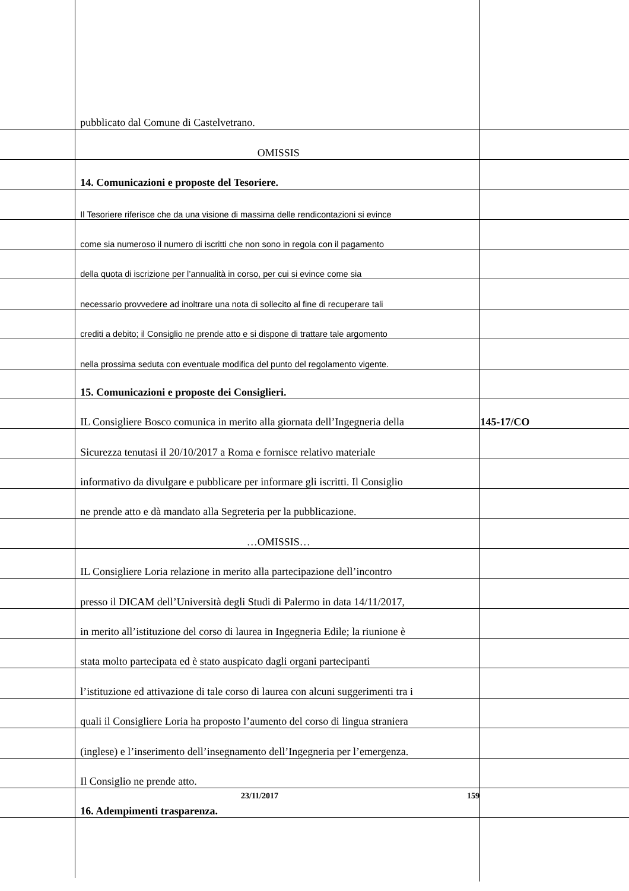pubblicato dal Comune di Castelvetrano.
OMISSIS
14. Comunicazioni e proposte del Tesoriere.
Il Tesoriere riferisce che da una visione di massima delle rendicontazioni si evince
come sia numeroso il numero di iscritti che non sono in regola con il pagamento
della quota di iscrizione per l’annualità in corso, per cui si evince come sia
necessario provvedere ad inoltrare una nota di sollecito al fine di recuperare tali
crediti a debito; il Consiglio ne prende atto e si dispone di trattare tale argomento
nella prossima seduta con eventuale modifica del punto del regolamento vigente.
15. Comunicazioni e proposte dei Consiglieri.
IL Consigliere Bosco comunica in merito alla giornata dell’Ingegneria della 145-17/CO
Sicurezza tenutasi il 20/10/2017 a Roma e fornisce relativo materiale
informativo da divulgare e pubblicare per informare gli iscritti. Il Consiglio
ne prende atto e dà mandato alla Segreteria per la pubblicazione.
…OMISSIS…
IL Consigliere Loria relazione in merito alla partecipazione dell’incontro
presso il DICAM dell’Università degli Studi di Palermo in data 14/11/2017,
in merito all’istituzione del corso di laurea in Ingegneria Edile; la riunione è
stata molto partecipata ed è stato auspicato dagli organi partecipanti
l’istituzione ed attivazione di tale corso di laurea con alcuni suggerimenti tra i
quali il Consigliere Loria ha proposto l’aumento del corso di lingua straniera
(inglese) e l’inserimento dell’insegnamento dell’Ingegneria per l’emergenza.
Il Consiglio ne prende atto.
16. Adempimenti trasparenza.
23/11/2017 159